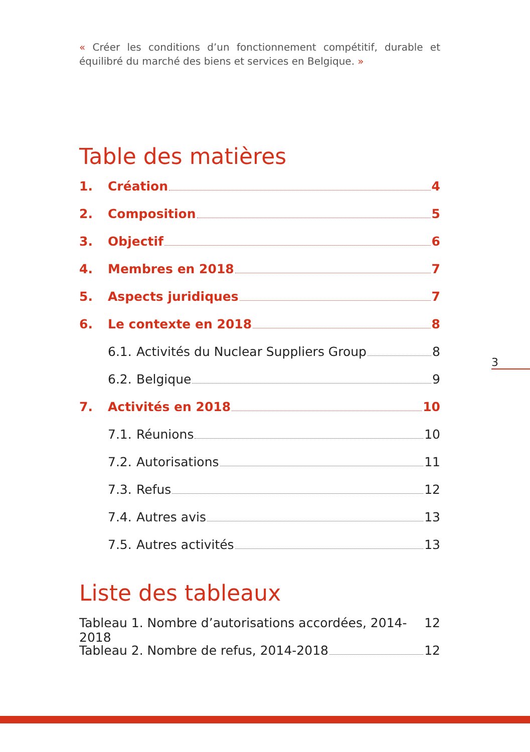« Créer les conditions d’un fonctionnement compétitif, durable et équilibré du marché des biens et services en Belgique. »
Table des matières
1. Création 4
2. Composition 5
3. Objectif 6
4. Membres en 2018 7
5. Aspects juridiques 7
6. Le contexte en 2018 8
6.1. Activités du Nuclear Suppliers Group 8
6.2. Belgique 9
7. Activités en 2018 10
7.1. Réunions 10
7.2. Autorisations 11
7.3. Refus 12
7.4. Autres avis 13
7.5. Autres activités 13
Liste des tableaux
Tableau 1. Nombre d’autorisations accordées, 2014-2018 12
Tableau 2. Nombre de refus, 2014-2018 12
3